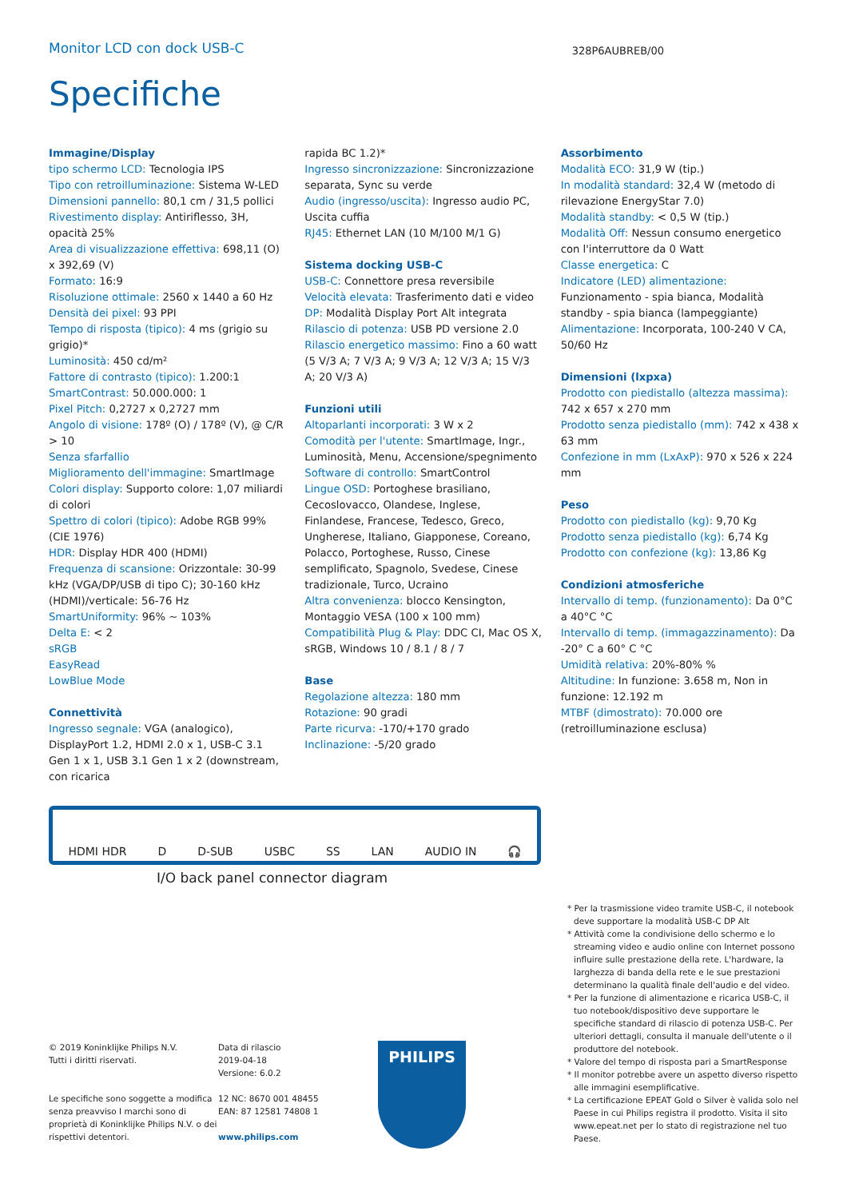Monitor LCD con dock USB-C
328P6AUBREB/00
Specifiche
Immagine/Display
tipo schermo LCD: Tecnologia IPS
Tipo con retroilluminazione: Sistema W-LED
Dimensioni pannello: 80,1 cm / 31,5 pollici
Rivestimento display: Antiriflesso, 3H, opacità 25%
Area di visualizzazione effettiva: 698,11 (O) x 392,69 (V)
Formato: 16:9
Risoluzione ottimale: 2560 x 1440 a 60 Hz
Densità dei pixel: 93 PPI
Tempo di risposta (tipico): 4 ms (grigio su grigio)*
Luminosità: 450 cd/m²
Fattore di contrasto (tipico): 1.200:1
SmartContrast: 50.000.000: 1
Pixel Pitch: 0,2727 x 0,2727 mm
Angolo di visione: 178º (O) / 178º (V), @ C/R > 10
Senza sfarfallio
Miglioramento dell'immagine: SmartImage
Colori display: Supporto colore: 1,07 miliardi di colori
Spettro di colori (tipico): Adobe RGB 99% (CIE 1976)
HDR: Display HDR 400 (HDMI)
Frequenza di scansione: Orizzontale: 30-99 kHz (VGA/DP/USB di tipo C); 30-160 kHz (HDMI)/verticale: 56-76 Hz
SmartUniformity: 96% ~ 103%
Delta E: < 2
sRGB
EasyRead
LowBlue Mode
Connettività
Ingresso segnale: VGA (analogico), DisplayPort 1.2, HDMI 2.0 x 1, USB-C 3.1 Gen 1 x 1, USB 3.1 Gen 1 x 2 (downstream, con ricarica
rapida BC 1.2)*
Ingresso sincronizzazione: Sincronizzazione separata, Sync su verde
Audio (ingresso/uscita): Ingresso audio PC, Uscita cuffia
RJ45: Ethernet LAN (10 M/100 M/1 G)
Sistema docking USB-C
USB-C: Connettore presa reversibile
Velocità elevata: Trasferimento dati e video
DP: Modalità Display Port Alt integrata
Rilascio di potenza: USB PD versione 2.0
Rilascio energetico massimo: Fino a 60 watt (5 V/3 A; 7 V/3 A; 9 V/3 A; 12 V/3 A; 15 V/3 A; 20 V/3 A)
Funzioni utili
Altoparlanti incorporati: 3 W x 2
Comodità per l'utente: SmartImage, Ingr., Luminosità, Menu, Accensione/spegnimento
Software di controllo: SmartControl
Lingue OSD: Portoghese brasiliano, Cecoslovacco, Olandese, Inglese, Finlandese, Francese, Tedesco, Greco, Ungherese, Italiano, Giapponese, Coreano, Polacco, Portoghese, Russo, Cinese semplificato, Spagnolo, Svedese, Cinese tradizionale, Turco, Ucraino
Altra convenienza: blocco Kensington, Montaggio VESA (100 x 100 mm)
Compatibilità Plug & Play: DDC CI, Mac OS X, sRGB, Windows 10 / 8.1 / 8 / 7
Base
Regolazione altezza: 180 mm
Rotazione: 90 gradi
Parte ricurva: -170/+170 grado
Inclinazione: -5/20 grado
Assorbimento
Modalità ECO: 31,9 W (tip.)
In modalità standard: 32,4 W (metodo di rilevazione EnergyStar 7.0)
Modalità standby: < 0,5 W (tip.)
Modalità Off: Nessun consumo energetico con l'interruttore da 0 Watt
Classe energetica: C
Indicatore (LED) alimentazione: Funzionamento - spia bianca, Modalità standby - spia bianca (lampeggiante)
Alimentazione: Incorporata, 100-240 V CA, 50/60 Hz
Dimensioni (lxpxa)
Prodotto con piedistallo (altezza massima): 742 x 657 x 270 mm
Prodotto senza piedistallo (mm): 742 x 438 x 63 mm
Confezione in mm (LxAxP): 970 x 526 x 224 mm
Peso
Prodotto con piedistallo (kg): 9,70 Kg
Prodotto senza piedistallo (kg): 6,74 Kg
Prodotto con confezione (kg): 13,86 Kg
Condizioni atmosferiche
Intervallo di temp. (funzionamento): Da 0°C a 40°C °C
Intervallo di temp. (immagazzinamento): Da -20° C a 60° C °C
Umidità relativa: 20%-80% %
Altitudine: In funzione: 3.658 m, Non in funzione: 12.192 m
MTBF (dimostrato): 70.000 ore (retroilluminazione esclusa)
HDMI HDR D D-SUB USBC SS LAN AUDIO IN 🎧
I/O back panel connector diagram
* Per la trasmissione video tramite USB-C, il notebook deve supportare la modalità USB-C DP Alt
* Attività come la condivisione dello schermo e lo streaming video e audio online con Internet possono influire sulle prestazione della rete. L'hardware, la larghezza di banda della rete e le sue prestazioni determinano la qualità finale dell'audio e del video.
* Per la funzione di alimentazione e ricarica USB-C, il tuo notebook/dispositivo deve supportare le specifiche standard di rilascio di potenza USB-C. Per ulteriori dettagli, consulta il manuale dell'utente o il produttore del notebook.
* Valore del tempo di risposta pari a SmartResponse
* Il monitor potrebbe avere un aspetto diverso rispetto alle immagini esemplificative.
* La certificazione EPEAT Gold o Silver è valida solo nel Paese in cui Philips registra il prodotto. Visita il sito www.epeat.net per lo stato di registrazione nel tuo Paese.
© 2019 Koninklijke Philips N.V.
Tutti i diritti riservati.
Le specifiche sono soggette a modifica senza preavviso I marchi sono di proprietà di Koninklijke Philips N.V. o dei rispettivi detentori.
Data di rilascio
2019-04-18
Versione: 6.0.2
12 NC: 8670 001 48455
EAN: 87 12581 74808 1
www.philips.com
PHILIPS